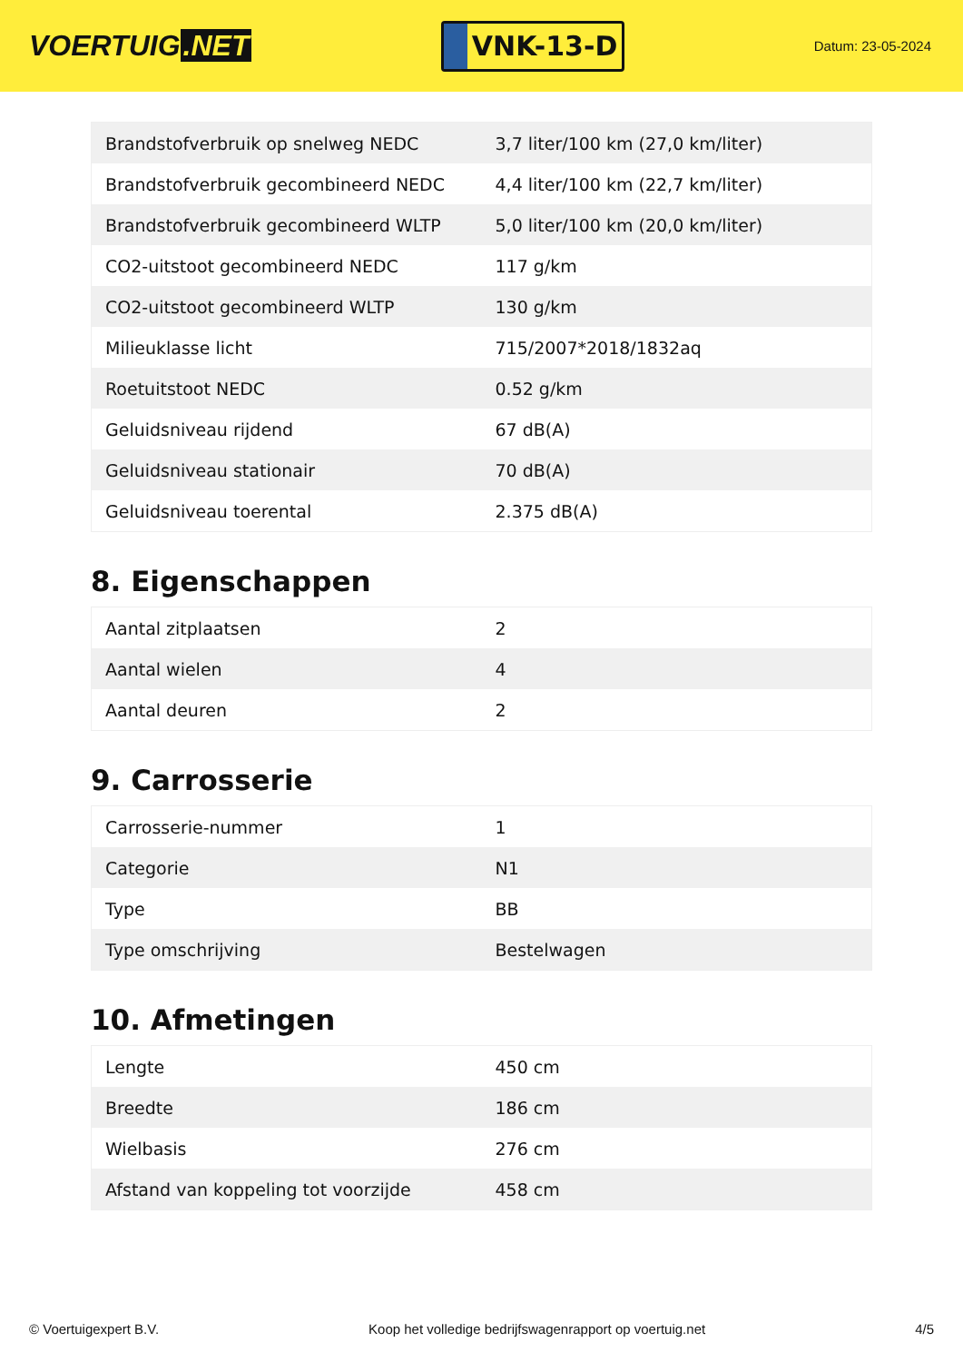VOERTUIG.NET
VNK-13-D
Datum: 23-05-2024
| Brandstofverbruik op snelweg NEDC | 3,7 liter/100 km (27,0 km/liter) |
| Brandstofverbruik gecombineerd NEDC | 4,4 liter/100 km (22,7 km/liter) |
| Brandstofverbruik gecombineerd WLTP | 5,0 liter/100 km (20,0 km/liter) |
| CO2-uitstoot gecombineerd NEDC | 117 g/km |
| CO2-uitstoot gecombineerd WLTP | 130 g/km |
| Milieuklasse licht | 715/2007*2018/1832aq |
| Roetuitstoot NEDC | 0.52 g/km |
| Geluidsniveau rijdend | 67 dB(A) |
| Geluidsniveau stationair | 70 dB(A) |
| Geluidsniveau toerental | 2.375 dB(A) |
8. Eigenschappen
| Aantal zitplaatsen | 2 |
| Aantal wielen | 4 |
| Aantal deuren | 2 |
9. Carrosserie
| Carrosserie-nummer | 1 |
| Categorie | N1 |
| Type | BB |
| Type omschrijving | Bestelwagen |
10. Afmetingen
| Lengte | 450 cm |
| Breedte | 186 cm |
| Wielbasis | 276 cm |
| Afstand van koppeling tot voorzijde | 458 cm |
© Voertuigexpert B.V. Koop het volledige bedrijfswagenrapport op voertuig.net 4/5